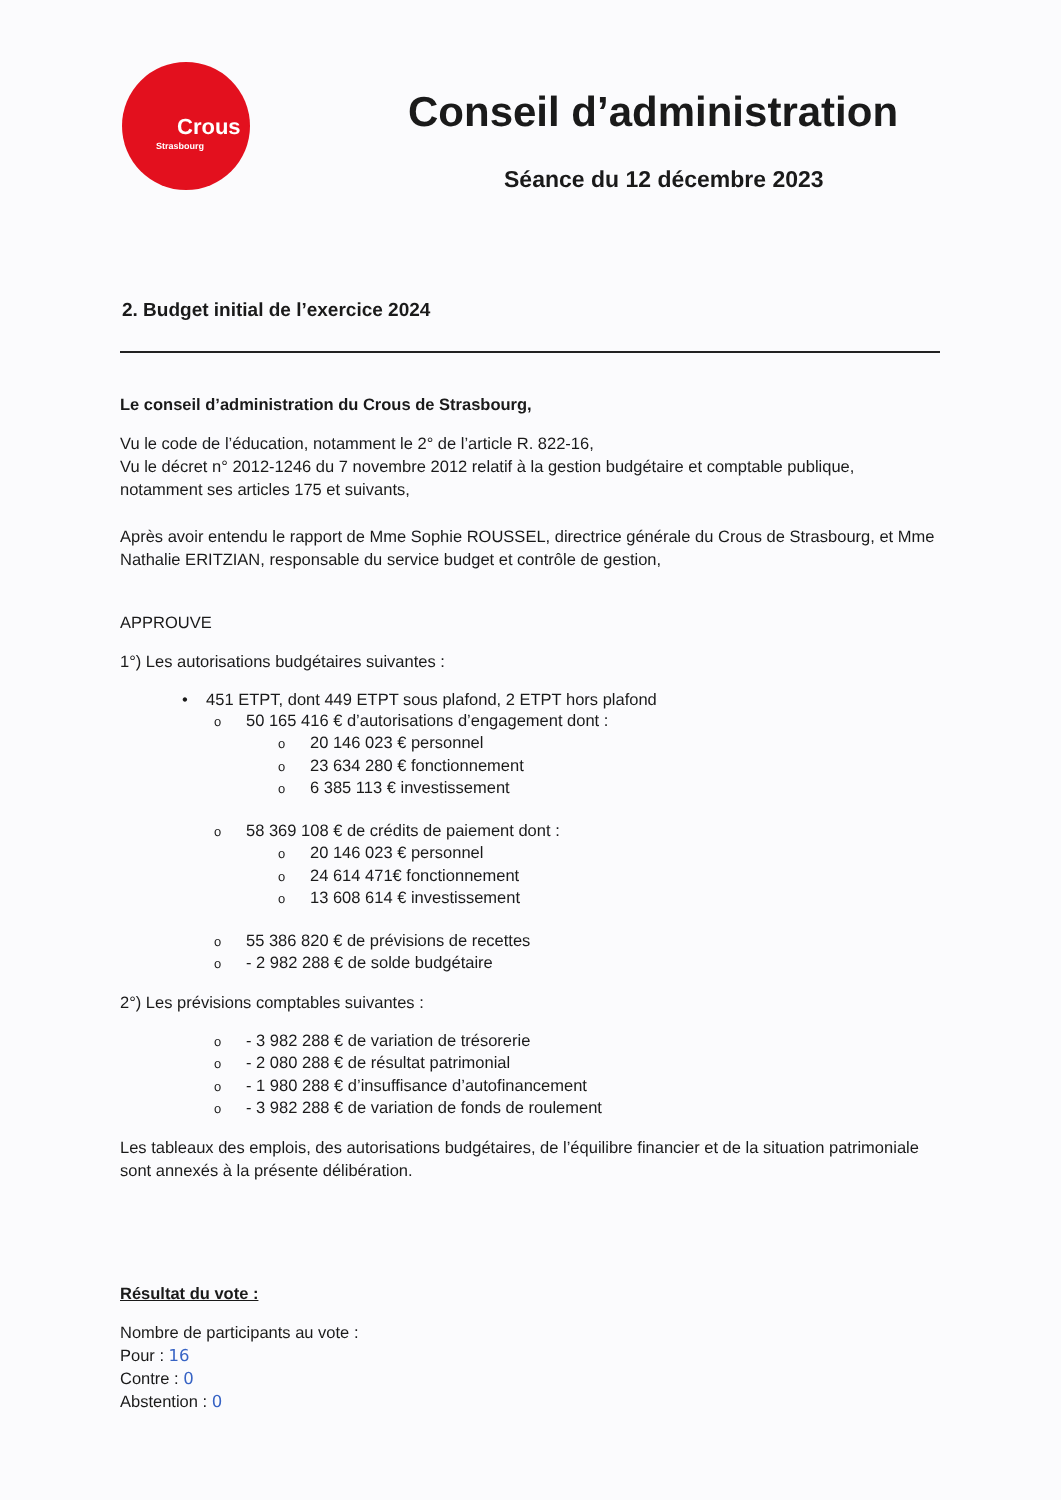Crous
Strasbourg
Conseil d’administration
Séance du 12 décembre 2023
2. Budget initial de l’exercice 2024
Le conseil d’administration du Crous de Strasbourg,
Vu le code de l’éducation, notamment le 2° de l’article R. 822-16,
Vu le décret n° 2012-1246 du 7 novembre 2012 relatif à la gestion budgétaire et comptable publique, notamment ses articles 175 et suivants,
Après avoir entendu le rapport de Mme Sophie ROUSSEL, directrice générale du Crous de Strasbourg, et Mme Nathalie ERITZIAN, responsable du service budget et contrôle de gestion,
APPROUVE
1°) Les autorisations budgétaires suivantes :
• 451 ETPT, dont 449 ETPT sous plafond, 2 ETPT hors plafond
o 50 165 416 € d’autorisations d’engagement dont :
o 20 146 023 € personnel
o 23 634 280 € fonctionnement
o 6 385 113 € investissement
o 58 369 108 € de crédits de paiement dont :
o 20 146 023 € personnel
o 24 614 471€ fonctionnement
o 13 608 614 € investissement
o 55 386 820 € de prévisions de recettes
o - 2 982 288 € de solde budgétaire
2°) Les prévisions comptables suivantes :
o - 3 982 288 € de variation de trésorerie
o - 2 080 288 € de résultat patrimonial
o - 1 980 288 € d’insuffisance d’autofinancement
o - 3 982 288 € de variation de fonds de roulement
Les tableaux des emplois, des autorisations budgétaires, de l’équilibre financier et de la situation patrimoniale sont annexés à la présente délibération.
Résultat du vote :
Nombre de participants au vote :
Pour : 16
Contre : 0
Abstention : 0